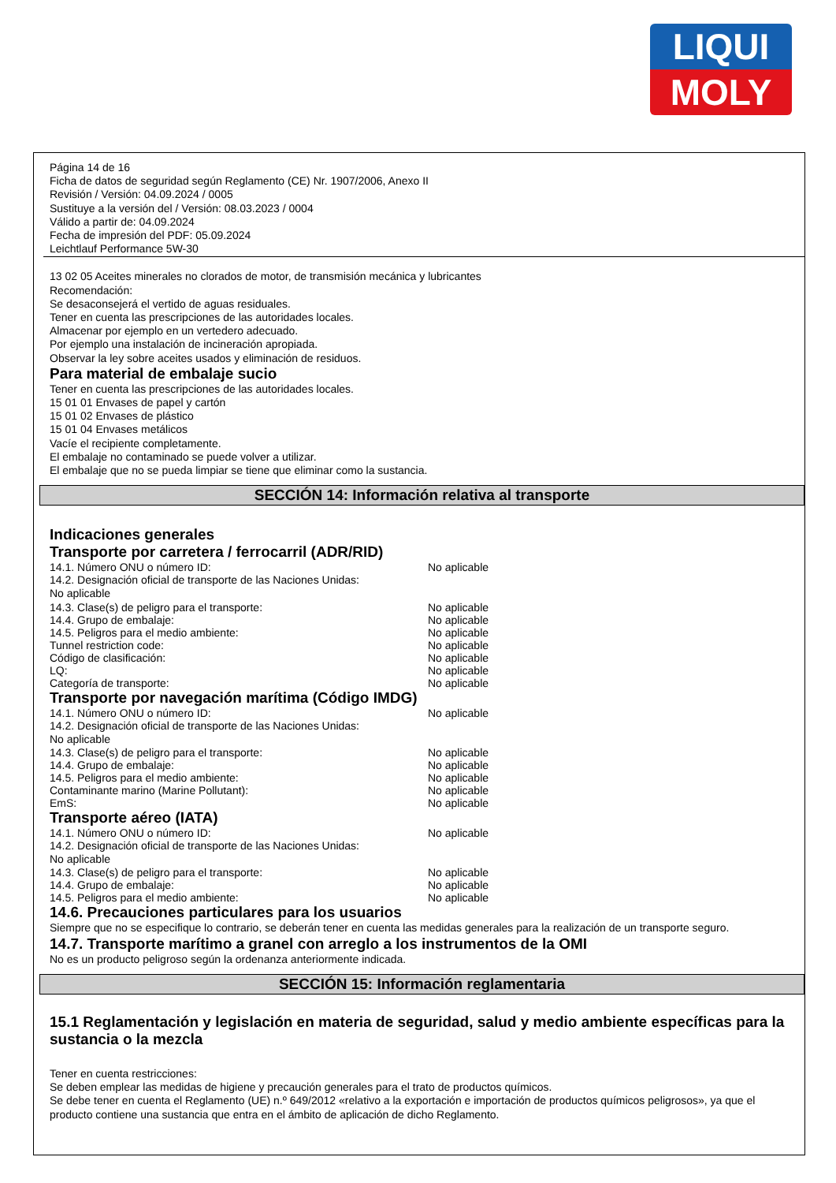LIQUI
MOLY
Página 14 de 16
Ficha de datos de seguridad según Reglamento (CE) Nr. 1907/2006, Anexo II
Revisión / Versión: 04.09.2024 / 0005
Sustituye a la versión del / Versión: 08.03.2023 / 0004
Válido a partir de: 04.09.2024
Fecha de impresión del PDF: 05.09.2024
Leichtlauf Performance 5W-30
13 02 05 Aceites minerales no clorados de motor, de transmisión mecánica y lubricantes
Recomendación:
Se desaconsejerá el vertido de aguas residuales.
Tener en cuenta las prescripciones de las autoridades locales.
Almacenar por ejemplo en un vertedero adecuado.
Por ejemplo una instalación de incineración apropiada.
Observar la ley sobre aceites usados y eliminación de residuos.
Para material de embalaje sucio
Tener en cuenta las prescripciones de las autoridades locales.
15 01 01 Envases de papel y cartón
15 01 02 Envases de plástico
15 01 04 Envases metálicos
Vacíe el recipiente completamente.
El embalaje no contaminado se puede volver a utilizar.
El embalaje que no se pueda limpiar se tiene que eliminar como la sustancia.
SECCIÓN 14: Información relativa al transporte
Indicaciones generales
Transporte por carretera / ferrocarril (ADR/RID)
14.1. Número ONU o número ID: No aplicable
14.2. Designación oficial de transporte de las Naciones Unidas:
No aplicable
14.3. Clase(s) de peligro para el transporte: No aplicable
14.4. Grupo de embalaje: No aplicable
14.5. Peligros para el medio ambiente: No aplicable
Tunnel restriction code: No aplicable
Código de clasificación: No aplicable
LQ: No aplicable
Categoría de transporte: No aplicable
Transporte por navegación marítima (Código IMDG)
14.1. Número ONU o número ID: No aplicable
14.2. Designación oficial de transporte de las Naciones Unidas:
No aplicable
14.3. Clase(s) de peligro para el transporte: No aplicable
14.4. Grupo de embalaje: No aplicable
14.5. Peligros para el medio ambiente: No aplicable
Contaminante marino (Marine Pollutant): No aplicable
EmS: No aplicable
Transporte aéreo (IATA)
14.1. Número ONU o número ID: No aplicable
14.2. Designación oficial de transporte de las Naciones Unidas:
No aplicable
14.3. Clase(s) de peligro para el transporte: No aplicable
14.4. Grupo de embalaje: No aplicable
14.5. Peligros para el medio ambiente: No aplicable
14.6. Precauciones particulares para los usuarios
Siempre que no se especifique lo contrario, se deberán tener en cuenta las medidas generales para la realización de un transporte seguro.
14.7. Transporte marítimo a granel con arreglo a los instrumentos de la OMI
No es un producto peligroso según la ordenanza anteriormente indicada.
SECCIÓN 15: Información reglamentaria
15.1 Reglamentación y legislación en materia de seguridad, salud y medio ambiente específicas para la sustancia o la mezcla
Tener en cuenta restricciones:
Se deben emplear las medidas de higiene y precaución generales para el trato de productos químicos.
Se debe tener en cuenta el Reglamento (UE) n.º 649/2012 «relativo a la exportación e importación de productos químicos peligrosos», ya que el producto contiene una sustancia que entra en el ámbito de aplicación de dicho Reglamento.